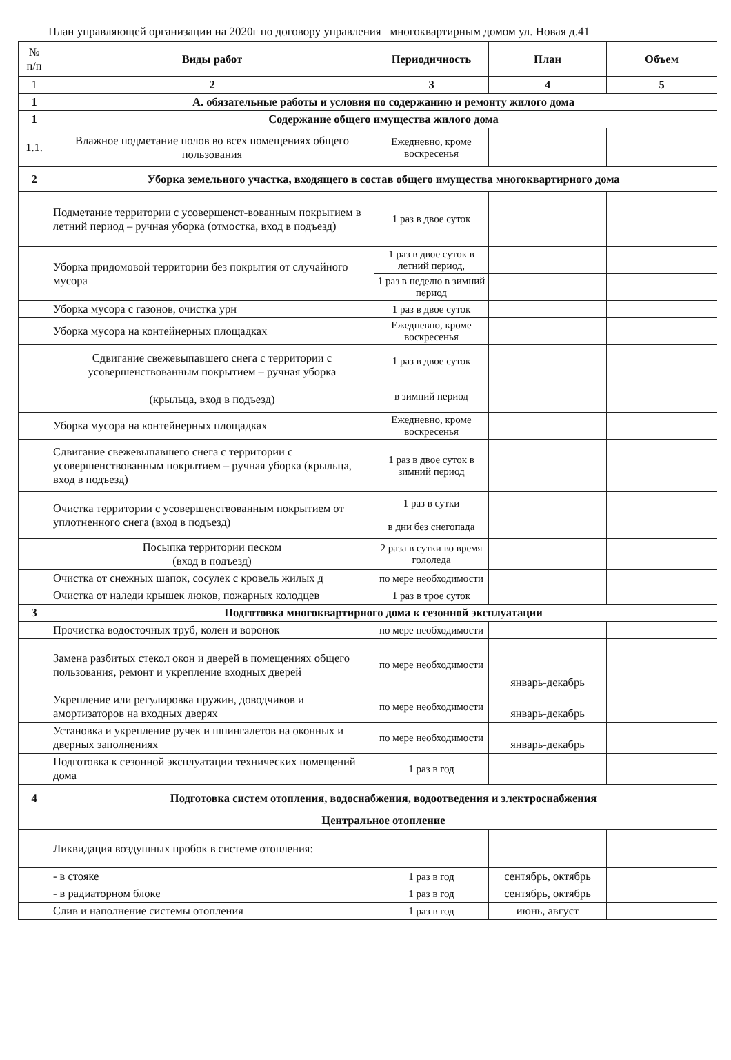План управляющей организации на 2020г по договору управления многоквартирным домом ул. Новая д.41
| № п/п | Виды работ | Периодичность | План | Объем |
| 1 | 2 | 3 | 4 | 5 |
| 1 | А. обязательные работы и условия по содержанию и ремонту жилого дома | | | |
| 1 | Содержание общего имущества жилого дома | | | |
| 1.1. | Влажное подметание полов во всех помещениях общего пользования | Ежедневно, кроме воскресенья | | |
| 2 | Уборка земельного участка, входящего в состав общего имущества многоквартирного дома | | | |
| | Подметание территории с усовершенст-вованным покрытием в летний период – ручная уборка (отмостка, вход в подъезд) | 1 раз в двое суток | | |
| | Уборка придомовой территории без покрытия от случайного мусора | 1 раз в двое суток в летний период, | | |
| | | 1 раз в неделю в зимний период | | |
| | Уборка мусора с газонов, очистка урн | 1 раз в двое суток | | |
| | Уборка мусора на контейнерных площадках | Ежедневно, кроме воскресенья | | |
| | Сдвигание свежевыпавшего снега с территории с усовершенствованным покрытием – ручная уборка (крыльца, вход в подъезд) | 1 раз в двое суток в зимний период | | |
| | Уборка мусора на контейнерных площадках | Ежедневно, кроме воскресенья | | |
| | Сдвигание свежевыпавшего снега с территории с усовершенствованным покрытием – ручная уборка (крыльца, вход в подъезд) | 1 раз в двое суток в зимний период | | |
| | Очистка территории с усовершенствованным покрытием от уплотненного снега (вход в подъезд) | 1 раз в сутки в дни без снегопада | | |
| | Посыпка территории песком (вход в подъезд) | 2 раза в сутки во время гололеда | | |
| | Очистка от снежных шапок, сосулек с кровель жилых д | по мере необходимости | | |
| | Очистка от наледи крышек люков, пожарных колодцев | 1 раз в трое суток | | |
| 3 | Подготовка многоквартирного дома к сезонной эксплуатации | | | |
| | Прочистка водосточных труб, колен и воронок | по мере необходимости | | |
| | Замена разбитых стекол окон и дверей в помещениях общего пользования, ремонт и укрепление входных дверей | по мере необходимости | январь-декабрь | |
| | Укрепление или регулировка пружин, доводчиков и амортизаторов на входных дверях | по мере необходимости | январь-декабрь | |
| | Установка и укрепление ручек и шпингалетов на оконных и дверных заполнениях | по мере необходимости | январь-декабрь | |
| | Подготовка к сезонной эксплуатации технических помещений дома | 1 раз в год | | |
| 4 | Подготовка систем отопления, водоснабжения, водоотведения и электроснабжения | | | |
| | Центральное отопление | | | |
| | Ликвидация воздушных пробок в системе отопления: | | | |
| | - в стояке | 1 раз в год | сентябрь, октябрь | |
| | - в радиаторном блоке | 1 раз в год | сентябрь, октябрь | |
| | Слив и наполнение системы отопления | 1 раз в год | июнь, август | |